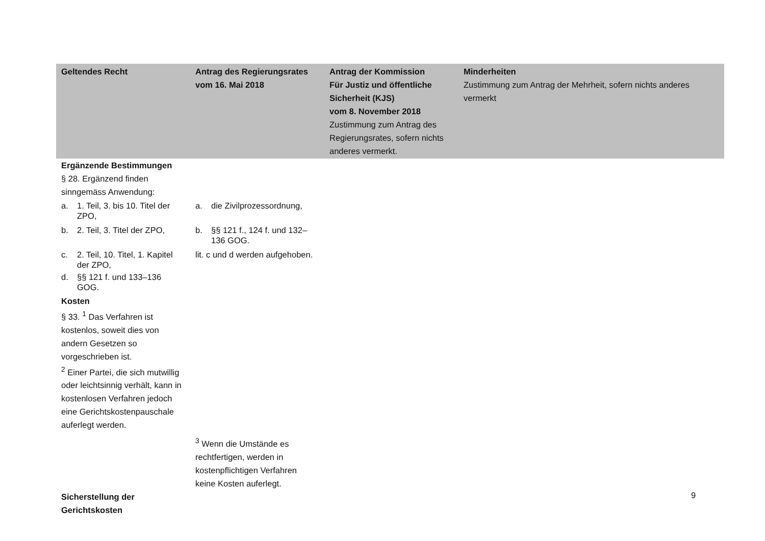| Geltendes Recht | Antrag des Regierungsrates vom 16. Mai 2018 | Antrag der Kommission Für Justiz und öffentliche Sicherheit (KJS) vom 8. November 2018 Zustimmung zum Antrag des Regierungsrates, sofern nichts anderes vermerkt. | Minderheiten Zustimmung zum Antrag der Mehrheit, sofern nichts anderes vermerkt |
| --- | --- | --- | --- |
| Ergänzende Bestimmungen § 28. Ergänzend finden sinngemäss Anwendung: | | | |
| a. 1. Teil, 3. bis 10. Titel der ZPO, | a. die Zivilprozessordnung, | | |
| b. 2. Teil, 3. Titel der ZPO, | b. §§ 121 f., 124 f. und 132–136 GOG. | | |
| c. 2. Teil, 10. Titel, 1. Kapitel der ZPO, d. §§ 121 f. und 133–136 GOG. | lit. c und d werden aufgehoben. | | |
| Kosten § 33. <sup>1</sup> Das Verfahren ist kostenlos, soweit dies von andern Gesetzen so vorgeschrieben ist. <sup>2</sup> Einer Partei, die sich mutwillig oder leichtsinnig verhält, kann in kostenlosen Verfahren jedoch eine Gerichtskostenpauschale auferlegt werden. | | | |
| | <sup>3</sup> Wenn die Umstände es rechtfertigen, werden in kostenpflichtigen Verfahren keine Kosten auferlegt. | | |
| Sicherstellung der Gerichtskosten | | | |
9